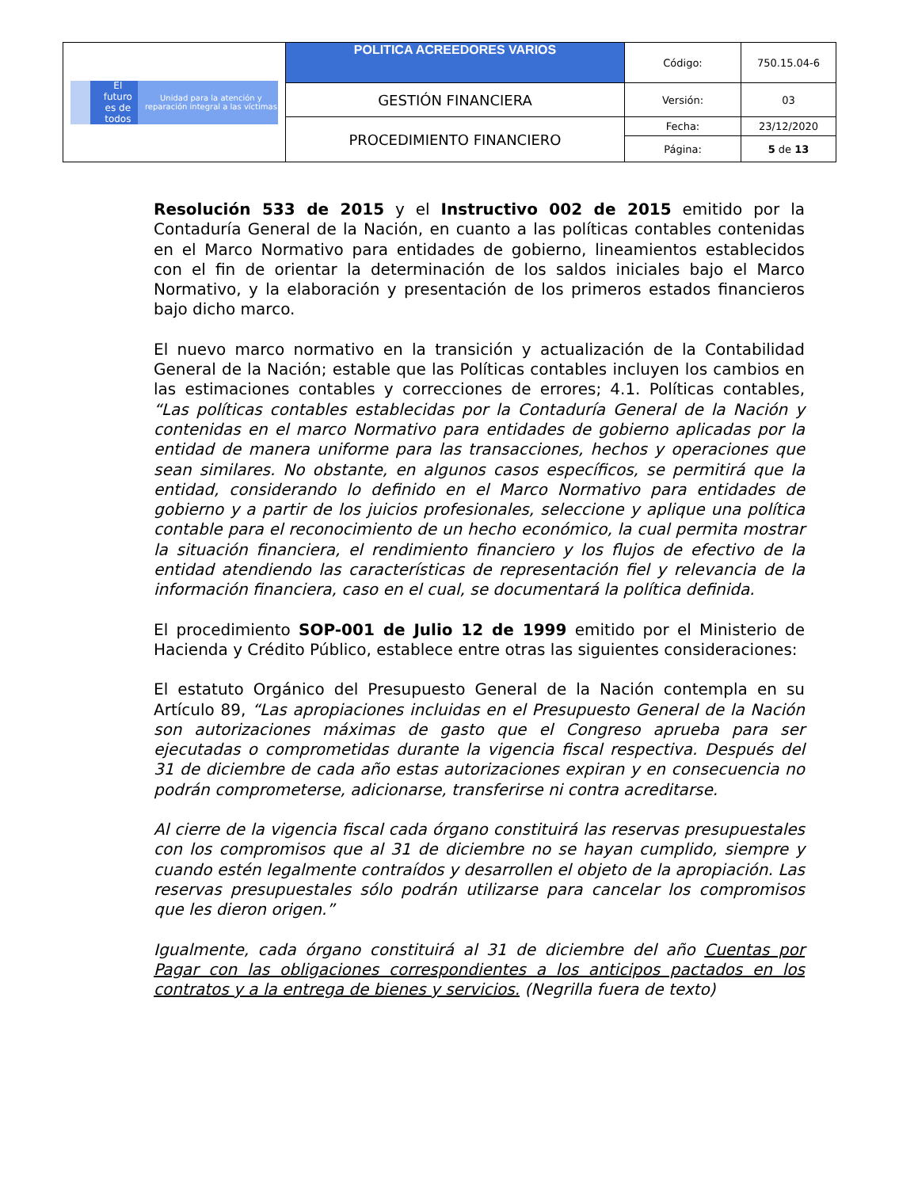| El futuro es de todos Unidad para la atención y reparación integral a las víctimas | POLITICA ACREEDORES VARIOS | Código: | 750.15.04-6 |
| | GESTIÓN FINANCIERA | Versión: | 03 |
| | PROCEDIMIENTO FINANCIERO | Fecha: | 23/12/2020 |
| | | Página: | 5 de 13 |
Resolución 533 de 2015 y el Instructivo 002 de 2015 emitido por la Contaduría General de la Nación, en cuanto a las políticas contables contenidas en el Marco Normativo para entidades de gobierno, lineamientos establecidos con el fin de orientar la determinación de los saldos iniciales bajo el Marco Normativo, y la elaboración y presentación de los primeros estados financieros bajo dicho marco.
El nuevo marco normativo en la transición y actualización de la Contabilidad General de la Nación; estable que las Políticas contables incluyen los cambios en las estimaciones contables y correcciones de errores; 4.1. Políticas contables, “Las políticas contables establecidas por la Contaduría General de la Nación y contenidas en el marco Normativo para entidades de gobierno aplicadas por la entidad de manera uniforme para las transacciones, hechos y operaciones que sean similares. No obstante, en algunos casos específicos, se permitirá que la entidad, considerando lo definido en el Marco Normativo para entidades de gobierno y a partir de los juicios profesionales, seleccione y aplique una política contable para el reconocimiento de un hecho económico, la cual permita mostrar la situación financiera, el rendimiento financiero y los flujos de efectivo de la entidad atendiendo las características de representación fiel y relevancia de la información financiera, caso en el cual, se documentará la política definida.
El procedimiento SOP-001 de Julio 12 de 1999 emitido por el Ministerio de Hacienda y Crédito Público, establece entre otras las siguientes consideraciones:
El estatuto Orgánico del Presupuesto General de la Nación contempla en su Artículo 89, “Las apropiaciones incluidas en el Presupuesto General de la Nación son autorizaciones máximas de gasto que el Congreso aprueba para ser ejecutadas o comprometidas durante la vigencia fiscal respectiva. Después del 31 de diciembre de cada año estas autorizaciones expiran y en consecuencia no podrán comprometerse, adicionarse, transferirse ni contra acreditarse.
Al cierre de la vigencia fiscal cada órgano constituirá las reservas presupuestales con los compromisos que al 31 de diciembre no se hayan cumplido, siempre y cuando estén legalmente contraídos y desarrollen el objeto de la apropiación. Las reservas presupuestales sólo podrán utilizarse para cancelar los compromisos que les dieron origen.”
Igualmente, cada órgano constituirá al 31 de diciembre del año Cuentas por Pagar con las obligaciones correspondientes a los anticipos pactados en los contratos y a la entrega de bienes y servicios. (Negrilla fuera de texto)